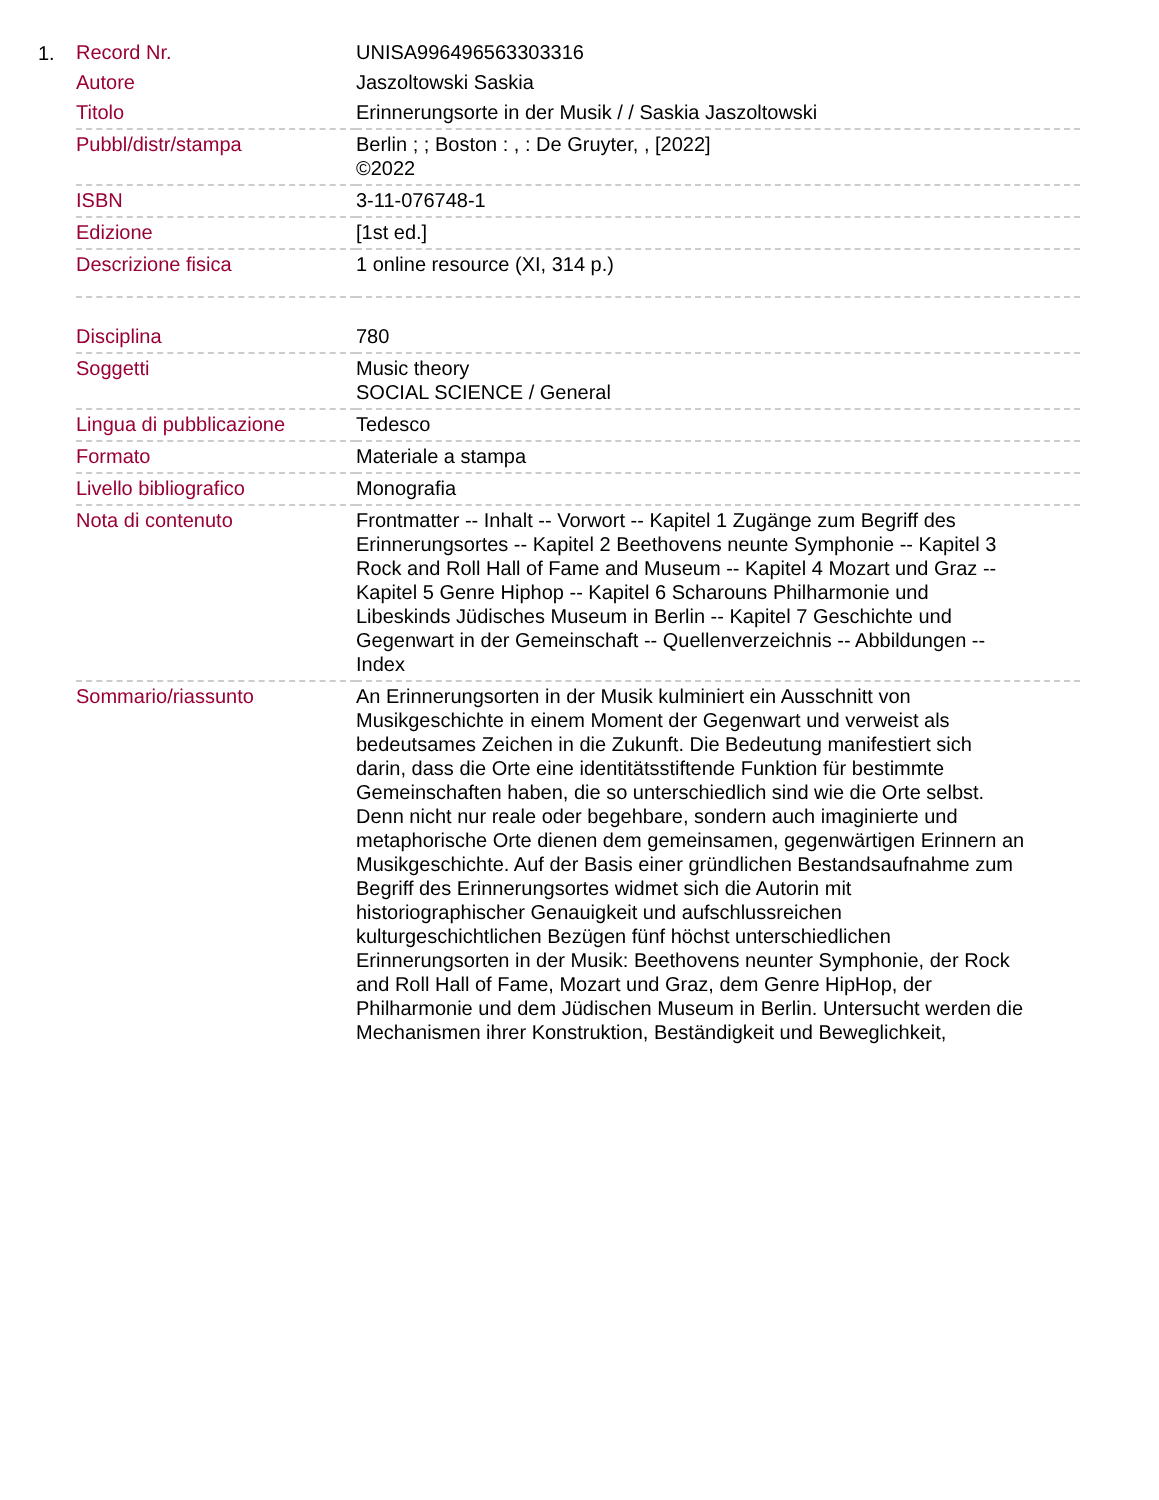1.
| Record Nr. | UNISA996496563303316 |
| Autore | Jaszoltowski Saskia |
| Titolo | Erinnerungsorte in der Musik / / Saskia Jaszoltowski |
| Pubbl/distr/stampa | Berlin ; ; Boston : , : De Gruyter, , [2022] ©2022 |
| ISBN | 3-11-076748-1 |
| Edizione | [1st ed.] |
| Descrizione fisica | 1 online resource (XI, 314 p.) |
| Disciplina | 780 |
| Soggetti | Music theory SOCIAL SCIENCE / General |
| Lingua di pubblicazione | Tedesco |
| Formato | Materiale a stampa |
| Livello bibliografico | Monografia |
| Nota di contenuto | Frontmatter -- Inhalt -- Vorwort -- Kapitel 1 Zugänge zum Begriff des Erinnerungsortes -- Kapitel 2 Beethovens neunte Symphonie -- Kapitel 3 Rock and Roll Hall of Fame and Museum -- Kapitel 4 Mozart und Graz -- Kapitel 5 Genre Hiphop -- Kapitel 6 Scharouns Philharmonie und Libeskinds Jüdisches Museum in Berlin -- Kapitel 7 Geschichte und Gegenwart in der Gemeinschaft -- Quellenverzeichnis -- Abbildungen -- Index |
| Sommario/riassunto | An Erinnerungsorten in der Musik kulminiert ein Ausschnitt von Musikgeschichte in einem Moment der Gegenwart und verweist als bedeutsames Zeichen in die Zukunft. Die Bedeutung manifestiert sich darin, dass die Orte eine identitätsstiftende Funktion für bestimmte Gemeinschaften haben, die so unterschiedlich sind wie die Orte selbst. Denn nicht nur reale oder begehbare, sondern auch imaginierte und metaphorische Orte dienen dem gemeinsamen, gegenwärtigen Erinnern an Musikgeschichte. Auf der Basis einer gründlichen Bestandsaufnahme zum Begriff des Erinnerungsortes widmet sich die Autorin mit historiographischer Genauigkeit und aufschlussreichen kulturgeschichtlichen Bezügen fünf höchst unterschiedlichen Erinnerungsorten in der Musik: Beethovens neunter Symphonie, der Rock and Roll Hall of Fame, Mozart und Graz, dem Genre HipHop, der Philharmonie und dem Jüdischen Museum in Berlin. Untersucht werden die Mechanismen ihrer Konstruktion, Beständigkeit und Beweglichkeit, |